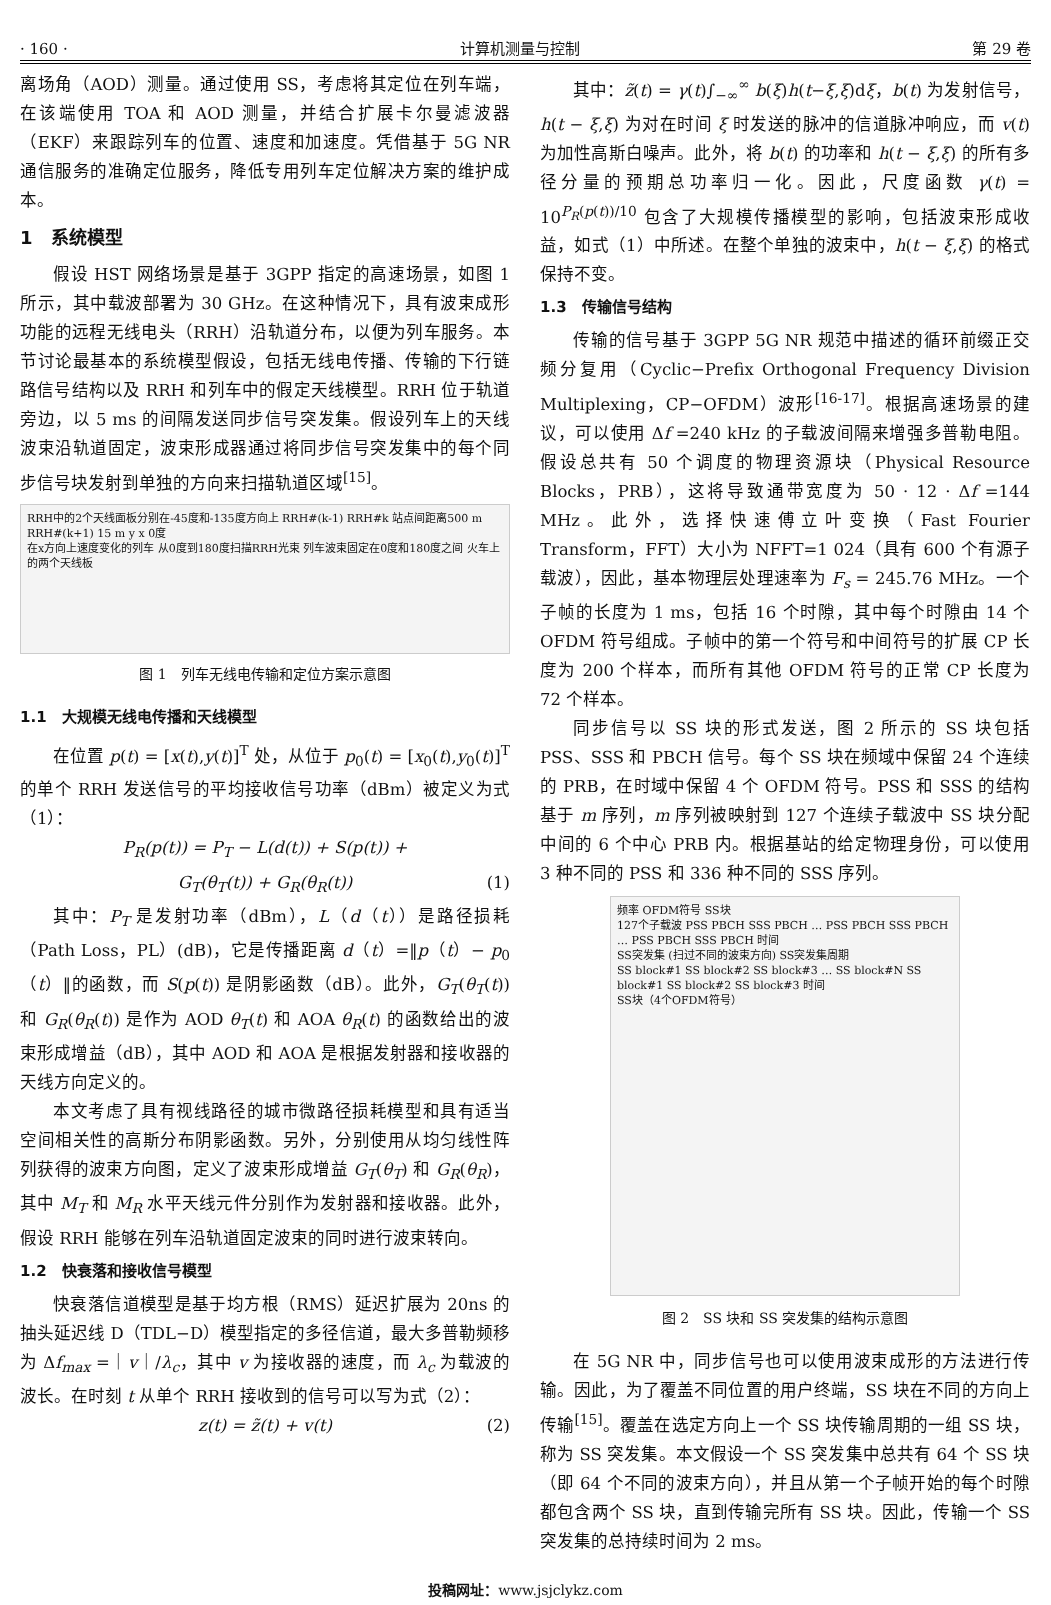· 160 · 计算机测量与控制 第 29 卷
离场角（AOD）测量。通过使用 SS，考虑将其定位在列车端，在该端使用 TOA 和 AOD 测量，并结合扩展卡尔曼滤波器（EKF）来跟踪列车的位置、速度和加速度。凭借基于 5G NR 通信服务的准确定位服务，降低专用列车定位解决方案的维护成本。
1　系统模型
假设 HST 网络场景是基于 3GPP 指定的高速场景，如图 1 所示，其中载波部署为 30 GHz。在这种情况下，具有波束成形功能的远程无线电头（RRH）沿轨道分布，以便为列车服务。本节讨论最基本的系统模型假设，包括无线电传播、传输的下行链路信号结构以及 RRH 和列车中的假定天线模型。RRH 位于轨道旁边，以 5 ms 的间隔发送同步信号突发集。假设列车上的天线波束沿轨道固定，波束形成器通过将同步信号突发集中的每个同步信号块发射到单独的方向来扫描轨道区域<sup>[15]</sup>。
RRH中的2个天线面板分别在-45度和-135度方向上 RRH#(k-1) RRH#k 站点间距离500 m RRH#(k+1) 15 m y x 0度
在x方向上速度变化的列车 从0度到180度扫描RRH光束 列车波束固定在0度和180度之间 火车上的两个天线板
图 1　列车无线电传输和定位方案示意图
1.1　大规模无线电传播和天线模型
在位置 p(t) = [x(t),y(t)]<sup>T</sup> 处，从位于 p<sub>0</sub>(t) = [x<sub>0</sub>(t),y<sub>0</sub>(t)]<sup>T</sup> 的单个 RRH 发送信号的平均接收信号功率（dBm）被定义为式（1）：
P<sub>R</sub>(p(t)) = P<sub>T</sub> − L(d(t)) + S(p(t)) +
G<sub>T</sub>(θ<sub>T</sub>(t)) + G<sub>R</sub>(θ<sub>R</sub>(t)) (1)
其中：P<sub>T</sub> 是发射功率（dBm），L（d（t））是路径损耗（Path Loss，PL）(dB)，它是传播距离 d（t）=‖p（t）− p<sub>0</sub>（t）‖的函数，而 S(p(t)) 是阴影函数（dB）。此外，G<sub>T</sub>(θ<sub>T</sub>(t)) 和 G<sub>R</sub>(θ<sub>R</sub>(t)) 是作为 AOD θ<sub>T</sub>(t) 和 AOA θ<sub>R</sub>(t) 的函数给出的波束形成增益（dB），其中 AOD 和 AOA 是根据发射器和接收器的天线方向定义的。
本文考虑了具有视线路径的城市微路径损耗模型和具有适当空间相关性的高斯分布阴影函数。另外，分别使用从均匀线性阵列获得的波束方向图，定义了波束形成增益 G<sub>T</sub>(θ<sub>T</sub>) 和 G<sub>R</sub>(θ<sub>R</sub>)，其中 M<sub>T</sub> 和 M<sub>R</sub> 水平天线元件分别作为发射器和接收器。此外，假设 RRH 能够在列车沿轨道固定波束的同时进行波束转向。
1.2　快衰落和接收信号模型
快衰落信道模型是基于均方根（RMS）延迟扩展为 20ns 的抽头延迟线 D（TDL−D）模型指定的多径信道，最大多普勒频移为 Δf<sub>max</sub> =｜v｜/λ<sub>c</sub>，其中 v 为接收器的速度，而 λ<sub>c</sub> 为载波的波长。在时刻 t 从单个 RRH 接收到的信号可以写为式（2）：
z(t) = z̃(t) + v(t) (2)
其中：z̃(t) = γ(t)∫<sub>−∞</sub><sup>∞</sup> b(ξ)h(t−ξ,ξ)dξ，b(t) 为发射信号，h(t − ξ,ξ) 为对在时间 ξ 时发送的脉冲的信道脉冲响应，而 v(t) 为加性高斯白噪声。此外，将 b(t) 的功率和 h(t − ξ,ξ) 的所有多径分量的预期总功率归一化。因此，尺度函数 γ(t) = 10<sup>P<sub>R</sub>(p(t))/10</sup> 包含了大规模传播模型的影响，包括波束形成收益，如式（1）中所述。在整个单独的波束中，h(t − ξ,ξ) 的格式保持不变。
1.3　传输信号结构
传输的信号基于 3GPP 5G NR 规范中描述的循环前缀正交频分复用（Cyclic−Prefix Orthogonal Frequency Division Multiplexing，CP−OFDM）波形<sup>[16-17]</sup>。根据高速场景的建议，可以使用 Δf =240 kHz 的子载波间隔来增强多普勒电阻。假设总共有 50 个调度的物理资源块（Physical Resource Blocks，PRB），这将导致通带宽度为 50 · 12 · Δf =144 MHz。此外，选择快速傅立叶变换（Fast Fourier Transform，FFT）大小为 NFFT=1 024（具有 600 个有源子载波），因此，基本物理层处理速率为 F<sub>s</sub> = 245.76 MHz。一个子帧的长度为 1 ms，包括 16 个时隙，其中每个时隙由 14 个 OFDM 符号组成。子帧中的第一个符号和中间符号的扩展 CP 长度为 200 个样本，而所有其他 OFDM 符号的正常 CP 长度为 72 个样本。
同步信号以 SS 块的形式发送，图 2 所示的 SS 块包括 PSS、SSS 和 PBCH 信号。每个 SS 块在频域中保留 24 个连续的 PRB，在时域中保留 4 个 OFDM 符号。PSS 和 SSS 的结构基于 m 序列，m 序列被映射到 127 个连续子载波中 SS 块分配中间的 6 个中心 PRB 内。根据基站的给定物理身份，可以使用 3 种不同的 PSS 和 336 种不同的 SSS 序列。
频率 OFDM符号 SS块
127个子载波 PSS PBCH SSS PBCH … PSS PBCH SSS PBCH … PSS PBCH SSS PBCH 时间
SS突发集 (扫过不同的波束方向) SS突发集周期
SS block#1 SS block#2 SS block#3 … SS block#N SS block#1 SS block#2 SS block#3 时间
SS块（4个OFDM符号）
图 2　SS 块和 SS 突发集的结构示意图
在 5G NR 中，同步信号也可以使用波束成形的方法进行传输。因此，为了覆盖不同位置的用户终端，SS 块在不同的方向上传输<sup>[15]</sup>。覆盖在选定方向上一个 SS 块传输周期的一组 SS 块，称为 SS 突发集。本文假设一个 SS 突发集中总共有 64 个 SS 块（即 64 个不同的波束方向），并且从第一个子帧开始的每个时隙都包含两个 SS 块，直到传输完所有 SS 块。因此，传输一个 SS 突发集的总持续时间为 2 ms。
投稿网址：www.jsjclykz.com